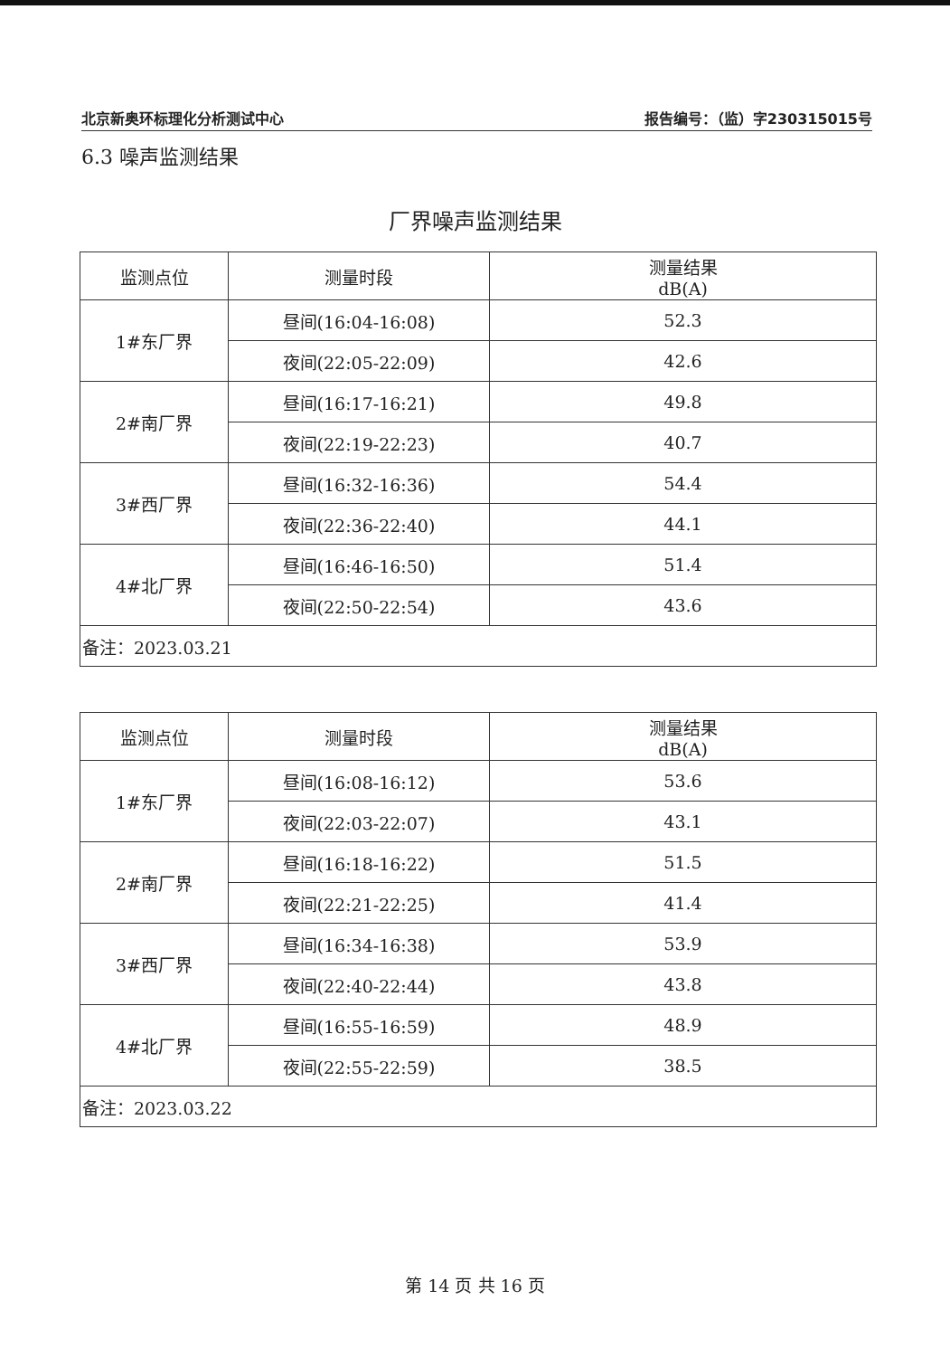北京新奥环标理化分析测试中心 报告编号：（监）字230315015号
6.3 噪声监测结果
厂界噪声监测结果
| 监测点位 | 测量时段 | 测量结果 dB(A) |
| 1#东厂界 | 昼间(16:04-16:08) | 52.3 |
| | 夜间(22:05-22:09) | 42.6 |
| 2#南厂界 | 昼间(16:17-16:21) | 49.8 |
| | 夜间(22:19-22:23) | 40.7 |
| 3#西厂界 | 昼间(16:32-16:36) | 54.4 |
| | 夜间(22:36-22:40) | 44.1 |
| 4#北厂界 | 昼间(16:46-16:50) | 51.4 |
| | 夜间(22:50-22:54) | 43.6 |
| 备注：2023.03.21 | | |
| 监测点位 | 测量时段 | 测量结果 dB(A) |
| 1#东厂界 | 昼间(16:08-16:12) | 53.6 |
| | 夜间(22:03-22:07) | 43.1 |
| 2#南厂界 | 昼间(16:18-16:22) | 51.5 |
| | 夜间(22:21-22:25) | 41.4 |
| 3#西厂界 | 昼间(16:34-16:38) | 53.9 |
| | 夜间(22:40-22:44) | 43.8 |
| 4#北厂界 | 昼间(16:55-16:59) | 48.9 |
| | 夜间(22:55-22:59) | 38.5 |
| 备注：2023.03.22 | | |
第 14 页 共 16 页